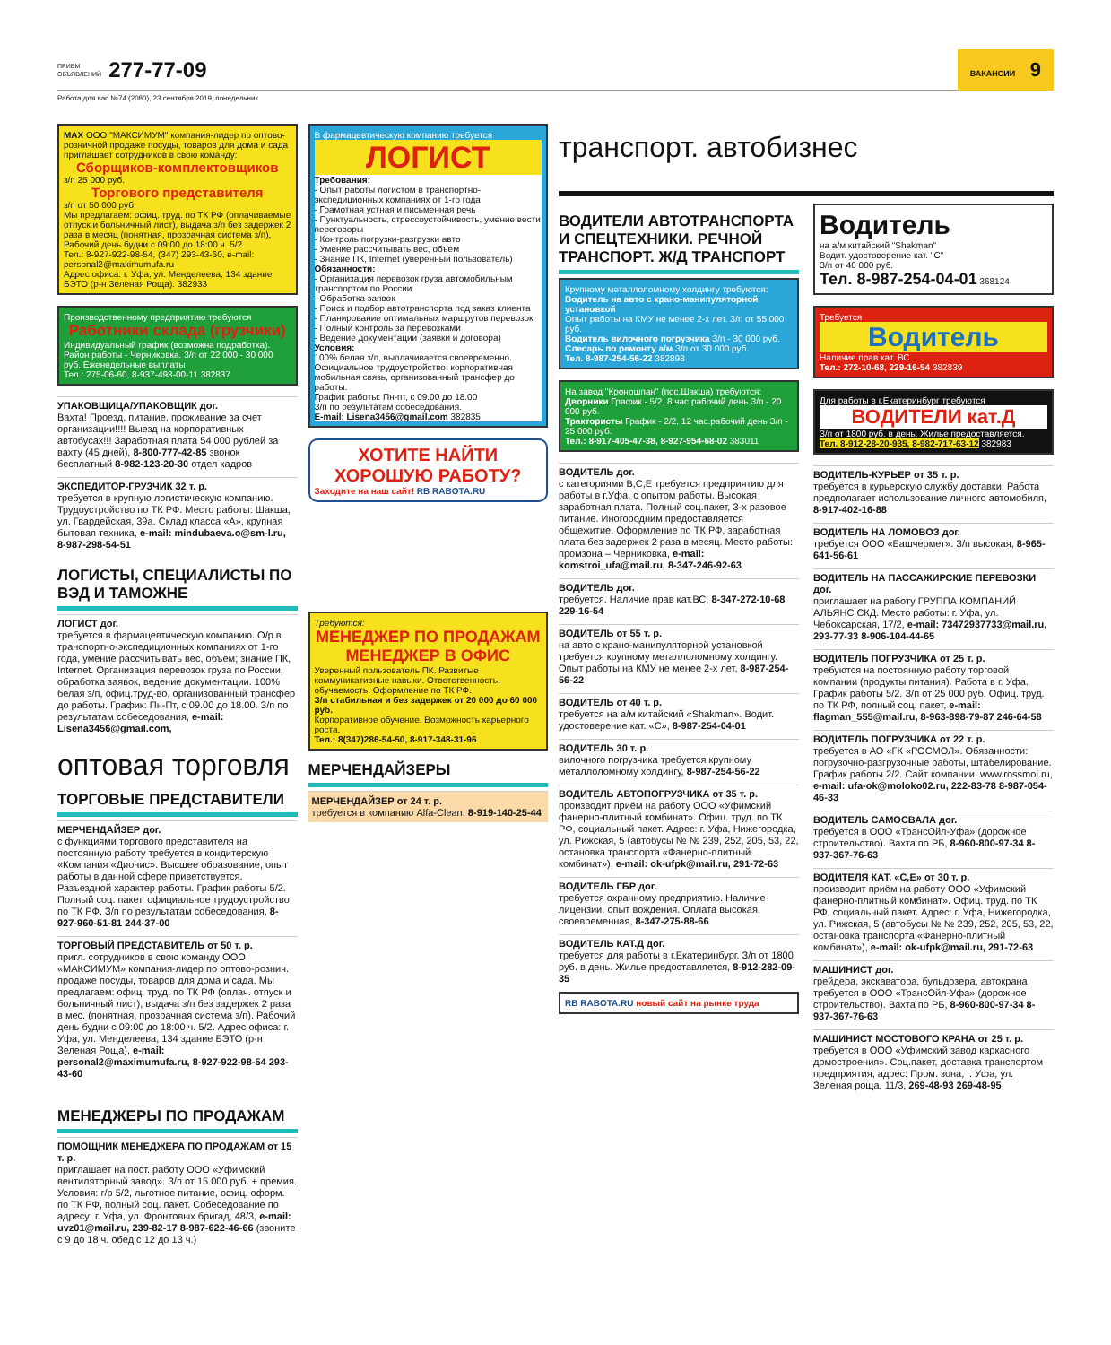ПРИЕМ
ОБЪЯВЛЕНИЙ 277-77-09
ВАКАНСИИ 9
Работа для вас №74 (2080), 23 сентября 2019, понедельник
MAX ООО "МАКСИМУМ" компания-лидер по оптово-розничной продаже посуды, товаров для дома и сада приглашает сотрудников в свою команду:
Сборщиков-комплектовщиков
з/п 25 000 руб.
Торгового представителя
з/п от 50 000 руб.
Мы предлагаем: офиц. труд. по ТК РФ (оплачиваемые отпуск и больничный лист), выдача з/п без задержек 2 раза в месяц (понятная, прозрачная система з/п), Рабочий день будни с 09:00 до 18:00 ч. 5/2.
Тел.: 8-927-922-98-54, (347) 293-43-60, e-mail: personal2@maximumufa.ru
Адрес офиса: г. Уфа, ул. Менделеева, 134 здание БЭТО (р-н Зеленая Роща). 382933
Производственному предприятию требуются
Работники склада (грузчики)
Индивидуальный график (возможна подработка). Район работы - Черниковка. 3/п от 22 000 - 30 000 руб. Еженедельные выплаты
Тел.: 275-06-60, 8-937-493-00-11 382837
УПАКОВЩИЦА/УПАКОВЩИК дог.
Вахта! Проезд, питание, проживание за счет организации!!!! Выезд на корпоративных автобусах!!! Заработная плата 54 000 рублей за вахту (45 дней), 8-800-777-42-85 звонок бесплатный 8-982-123-20-30 отдел кадров
ЭКСПЕДИТОР-ГРУЗЧИК 32 т. р.
требуется в крупную логистическую компанию. Трудоустройство по ТК РФ. Место работы: Шакша, ул. Гвардейская, 39а. Склад класса «А», крупная бытовая техника, e-mail: mindubaeva.o@sm-l.ru, 8-987-298-54-51
ЛОГИСТЫ, СПЕЦИАЛИСТЫ ПО ВЭД И ТАМОЖНЕ
ЛОГИСТ дог.
требуется в фармацевтическую компанию. О/р в транспортно-экспедиционных компаниях от 1-го года, умение рассчитывать вес, объем; знание ПК, Internet. Организация перевозок груза по России, обработка заявок, ведение документации. 100% белая з/п, офиц.труд-во, организованный трансфер до работы. График: Пн-Пт, с 09.00 до 18.00. З/п по результатам собеседования, e-mail: Lisena3456@gmail.com,
оптовая торговля
ТОРГОВЫЕ ПРЕДСТАВИТЕЛИ
МЕРЧЕНДАЙЗЕР дог.
с функциями торгового представителя на постоянную работу требуется в кондитерскую «Компания «Дионис». Высшее образование, опыт работы в данной сфере приветствуется. Разъездной характер работы. График работы 5/2. Полный соц. пакет, официальное трудоустройство по ТК РФ. З/п по результатам собеседования, 8-927-960-51-81 244-37-00
ТОРГОВЫЙ ПРЕДСТАВИТЕЛЬ от 50 т. р.
пригл. сотрудников в свою команду ООО «МАКСИМУМ» компания-лидер по оптово-рознич. продаже посуды, товаров для дома и сада. Мы предлагаем: офиц. труд. по ТК РФ (оплач. отпуск и больничный лист), выдача з/п без задержек 2 раза в мес. (понятная, прозрачная система з/п). Рабочий день будни с 09:00 до 18:00 ч. 5/2. Адрес офиса: г. Уфа, ул. Менделеева, 134 здание БЭТО (р-н Зеленая Роща), e-mail: personal2@maximumufa.ru, 8-927-922-98-54 293-43-60
В фармацевтическую компанию требуется
ЛОГИСТ
Требования:
- Опыт работы логистом в транспортно-экспедиционных компаниях от 1-го года
- Грамотная устная и письменная речь
- Пунктуальность, стрессоустойчивость, умение вести переговоры
- Контроль погрузки-разгрузки авто
- Умение рассчитывать вес, объем
- Знание ПК, Internet (уверенный пользователь)
Обязанности:
- Организация перевозок груза автомобильным транспортом по России
- Обработка заявок
- Поиск и подбор автотранспорта под заказ клиента
- Планирование оптимальных маршрутов перевозок
- Полный контроль за перевозками
- Ведение документации (заявки и договора)
Условия:
100% белая з/п, выплачивается своевременно. Официальное трудоустройство, корпоративная мобильная связь, организованный трансфер до работы.
График работы: Пн-пт, с 09.00 до 18.00
З/п по результатам собеседования.
E-mail: Lisena3456@gmail.com 382835
ХОТИТЕ НАЙТИ ХОРОШУЮ РАБОТУ?
Заходите на наш сайт! RB RABOTA.RU
Требуются:
МЕНЕДЖЕР ПО ПРОДАЖАМ
МЕНЕДЖЕР В ОФИС
Уверенный пользователь ПК. Развитые коммуникативные навыки. Ответственность, обучаемость. Оформление по ТК РФ.
З/п стабильная и без задержек от 20 000 до 60 000 руб.
Корпоративное обучение. Возможность карьерного роста.
Тел.: 8(347)286-54-50, 8-917-348-31-96
МЕРЧЕНДАЙЗЕРЫ
МЕРЧЕНДАЙЗЕР от 24 т. р.
требуется в компанию Alfa-Clean, 8-919-140-25-44
транспорт. автобизнес
ВОДИТЕЛИ АВТОТРАНСПОРТА И СПЕЦТЕХНИКИ. РЕЧНОЙ ТРАНСПОРТ. Ж/Д ТРАНСПОРТ
Крупному металлоломному холдингу требуются:
Водитель на авто с крано-манипуляторной установкой
Опыт работы на КМУ не менее 2-х лет. З/п от 55 000 руб.
Водитель вилочного погрузчика З/п - 30 000 руб.
Слесарь по ремонту а/м З/п от 30 000 руб.
Тел. 8-987-254-56-22 382898
На завод "Кроношпан" (пос.Шакша) требуются:
Дворники График - 5/2, 8 час.рабочий день З/п - 20 000 руб.
Трактористы График - 2/2, 12 час.рабочий день З/п - 25 000 руб.
Тел.: 8-917-405-47-38, 8-927-954-68-02 383011
ВОДИТЕЛЬ дог.
с категориями В,С,Е требуется предприятию для работы в г.Уфа, с опытом работы. Высокая заработная плата. Полный соц.пакет, 3-х разовое питание. Иногородним предоставляется общежитие. Оформление по ТК РФ, заработная плата без задержек 2 раза в месяц. Место работы: промзона – Черниковка, e-mail: komstroi_ufa@mail.ru, 8-347-246-92-63
ВОДИТЕЛЬ дог.
требуется. Наличие прав кат.ВС, 8-347-272-10-68 229-16-54
ВОДИТЕЛЬ от 55 т. р.
на авто с крано-манипуляторной установкой требуется крупному металлоломному холдингу. Опыт работы на КМУ не менее 2-х лет, 8-987-254-56-22
ВОДИТЕЛЬ от 40 т. р.
требуется на а/м китайский «Shakman». Водит. удостоверение кат. «С», 8-987-254-04-01
ВОДИТЕЛЬ 30 т. р.
вилочного погрузчика требуется крупному металлоломному холдингу, 8-987-254-56-22
ВОДИТЕЛЬ АВТОПОГРУЗЧИКА от 35 т. р.
производит приём на работу ООО «Уфимский фанерно-плитный комбинат». Офиц. труд. по ТК РФ, социальный пакет. Адрес: г. Уфа, Нижегородка, ул. Рижская, 5 (автобусы № № 239, 252, 205, 53, 22, остановка транспорта «Фанерно-плитный комбинат»), e-mail: ok-ufpk@mail.ru, 291-72-63
ВОДИТЕЛЬ ГБР дог.
требуется охранному предприятию. Наличие лицензии, опыт вождения. Оплата высокая, своевременная, 8-347-275-88-66
ВОДИТЕЛЬ КАТ.Д дог.
требуется для работы в г.Екатеринбург. З/п от 1800 руб. в день. Жилье предоставляется, 8-912-282-09-35
RB RABOTA.RU новый сайт на рынке труда
Водитель
на а/м китайский "Shakman"
Водит. удостоверение кат. "С"
З/п от 40 000 руб.
Тел. 8-987-254-04-01 368124
Требуется
Водитель
Наличие прав кат. ВС
Тел.: 272-10-68, 229-16-54 382839
Для работы в г.Екатеринбург требуются
ВОДИТЕЛИ кат.Д
З/п от 1800 руб. в день. Жилье предоставляется.
Тел. 8-912-28-20-935, 8-982-717-63-12 382983
ВОДИТЕЛЬ-КУРЬЕР от 35 т. р.
требуется в курьерскую службу доставки. Работа предполагает использование личного автомобиля, 8-917-402-16-88
ВОДИТЕЛЬ НА ЛОМОВОЗ дог.
требуется ООО «Башчермет». З/п высокая, 8-965-641-56-61
ВОДИТЕЛЬ НА ПАССАЖИРСКИЕ ПЕРЕВОЗКИ дог.
приглашает на работу ГРУППА КОМПАНИЙ АЛЬЯНС СКД. Место работы: г. Уфа, ул. Чебоксарская, 17/2, e-mail: 73472937733@mail.ru, 293-77-33 8-906-104-44-65
ВОДИТЕЛЬ ПОГРУЗЧИКА от 25 т. р.
требуются на постоянную работу торговой компании (продукты питания). Работа в г. Уфа. График работы 5/2. З/п от 25 000 руб. Офиц. труд. по ТК РФ, полный соц. пакет, e-mail: flagman_555@mail.ru, 8-963-898-79-87 246-64-58
ВОДИТЕЛЬ ПОГРУЗЧИКА от 22 т. р.
требуется в АО «ГК «РОСМОЛ». Обязанности: погрузочно-разгрузочные работы, штабелирование. График работы 2/2. Сайт компании: www.rossmol.ru, e-mail: ufa-ok@moloko02.ru, 222-83-78 8-987-054-46-33
ВОДИТЕЛЬ САМОСВАЛА дог.
требуется в ООО «ТрансОйл-Уфа» (дорожное строительство). Вахта по РБ, 8-960-800-97-34 8-937-367-76-63
ВОДИТЕЛЯ КАТ. «С,Е» от 30 т. р.
производит приём на работу ООО «Уфимский фанерно-плитный комбинат». Офиц. труд. по ТК РФ, социальный пакет. Адрес: г. Уфа, Нижегородка, ул. Рижская, 5 (автобусы № № 239, 252, 205, 53, 22, остановка транспорта «Фанерно-плитный комбинат»), e-mail: ok-ufpk@mail.ru, 291-72-63
МАШИНИСТ дог.
грейдера, экскаватора, бульдозера, автокрана требуется в ООО «ТрансОйл-Уфа» (дорожное строительство). Вахта по РБ, 8-960-800-97-34 8-937-367-76-63
МАШИНИСТ МОСТОВОГО КРАНА от 25 т. р.
требуется в ООО «Уфимский завод каркасного домостроения». Соц.пакет, доставка транспортом предприятия, адрес: Пром. зона, г. Уфа, ул. Зеленая роща, 11/3, 269-48-93 269-48-95
МЕНЕДЖЕРЫ ПО ПРОДАЖАМ
ПОМОЩНИК МЕНЕДЖЕРА ПО ПРОДАЖАМ от 15 т. р.
приглашает на пост. работу ООО «Уфимский вентиляторный завод». З/п от 15 000 руб. + премия. Условия: г/р 5/2, льготное питание, офиц. оформ. по ТК РФ, полный соц. пакет. Собеседование по адресу: г. Уфа, ул. Фронтовых бригад, 48/3, e-mail: uvz01@mail.ru, 239-82-17 8-987-622-46-66 (звоните с 9 до 18 ч. обед с 12 до 13 ч.)